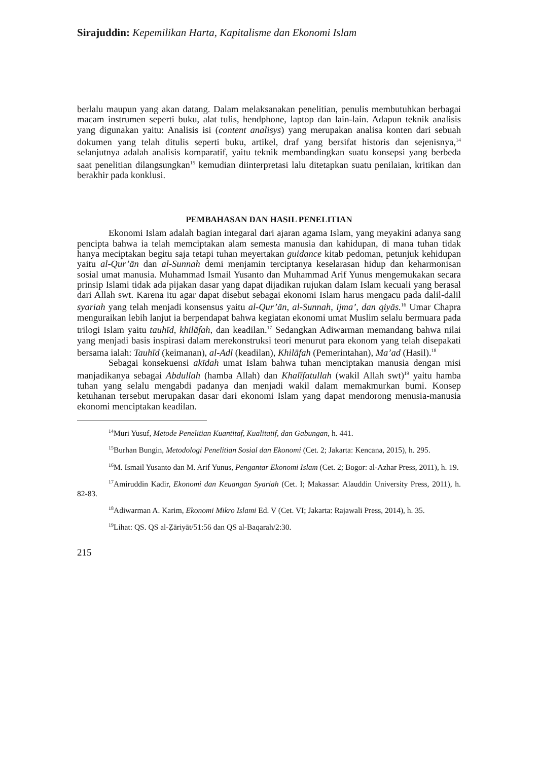Sirajuddin: Kepemilikan Harta, Kapitalisme dan Ekonomi Islam
berlalu maupun yang akan datang. Dalam melaksanakan penelitian, penulis membutuhkan berbagai macam instrumen seperti buku, alat tulis, hendphone, laptop dan lain-lain. Adapun teknik analisis yang digunakan yaitu: Analisis isi (content analisys) yang merupakan analisa konten dari sebuah dokumen yang telah ditulis seperti buku, artikel, draf yang bersifat historis dan sejenisnya,<sup>14</sup> selanjutnya adalah analisis komparatif, yaitu teknik membandingkan suatu konsepsi yang berbeda saat penelitian dilangsungkan<sup>15</sup> kemudian diinterpretasi lalu ditetapkan suatu penilaian, kritikan dan berakhir pada konklusi.
PEMBAHASAN DAN HASIL PENELITIAN
Ekonomi Islam adalah bagian integaral dari ajaran agama Islam, yang meyakini adanya sang pencipta bahwa ia telah memciptakan alam semesta manusia dan kahidupan, di mana tuhan tidak hanya meciptakan begitu saja tetapi tuhan meyertakan guidance kitab pedoman, petunjuk kehidupan yaitu al-Qur’ān dan al-Sunnah demi menjamin terciptanya keselarasan hidup dan keharmonisan sosial umat manusia. Muhammad Ismail Yusanto dan Muhammad Arif Yunus mengemukakan secara prinsip Islami tidak ada pijakan dasar yang dapat dijadikan rujukan dalam Islam kecuali yang berasal dari Allah swt. Karena itu agar dapat disebut sebagai ekonomi Islam harus mengacu pada dalil-dalil syariah yang telah menjadi konsensus yaitu al-Qur’ān, al-Sunnah, ijma’, dan qiyās.<sup>16</sup> Umar Chapra menguraikan lebih lanjut ia berpendapat bahwa kegiatan ekonomi umat Muslim selalu bermuara pada trilogi Islam yaitu tauhīd, khilāfah, dan keadilan.<sup>17</sup> Sedangkan Adiwarman memandang bahwa nilai yang menjadi basis inspirasi dalam merekonstruksi teori menurut para ekonom yang telah disepakati bersama ialah: Tauhīd (keimanan), al-Adl (keadilan), Khilāfah (Pemerintahan), Ma’ad (Hasil).<sup>18</sup>
Sebagai konsekuensi akīdah umat Islam bahwa tuhan menciptakan manusia dengan misi manjadikanya sebagai Abdullah (hamba Allah) dan Khalīfatullah (wakil Allah swt)<sup>19</sup> yaitu hamba tuhan yang selalu mengabdi padanya dan menjadi wakil dalam memakmurkan bumi. Konsep ketuhanan tersebut merupakan dasar dari ekonomi Islam yang dapat mendorong menusia-manusia ekonomi menciptakan keadilan.
<sup>14</sup> Muri Yusuf, Metode Penelitian Kuantitaf, Kualitatif, dan Gabungan, h. 441.
<sup>15</sup> Burhan Bungin, Metodologi Penelitian Sosial dan Ekonomi (Cet. 2; Jakarta: Kencana, 2015), h. 295.
<sup>16</sup> M. Ismail Yusanto dan M. Arif Yunus, Pengantar Ekonomi Islam (Cet. 2; Bogor: al-Azhar Press, 2011), h. 19.
<sup>17</sup> Amiruddin Kadir, Ekonomi dan Keuangan Syariah (Cet. I; Makassar: Alauddin University Press, 2011), h. 82-83.
<sup>18</sup> Adiwarman A. Karim, Ekonomi Mikro Islami Ed. V (Cet. VI; Jakarta: Rajawali Press, 2014), h. 35.
<sup>19</sup> Lihat: QS. QS al-Ẓāriyāt/51:56 dan QS al-Baqarah/2:30.
215